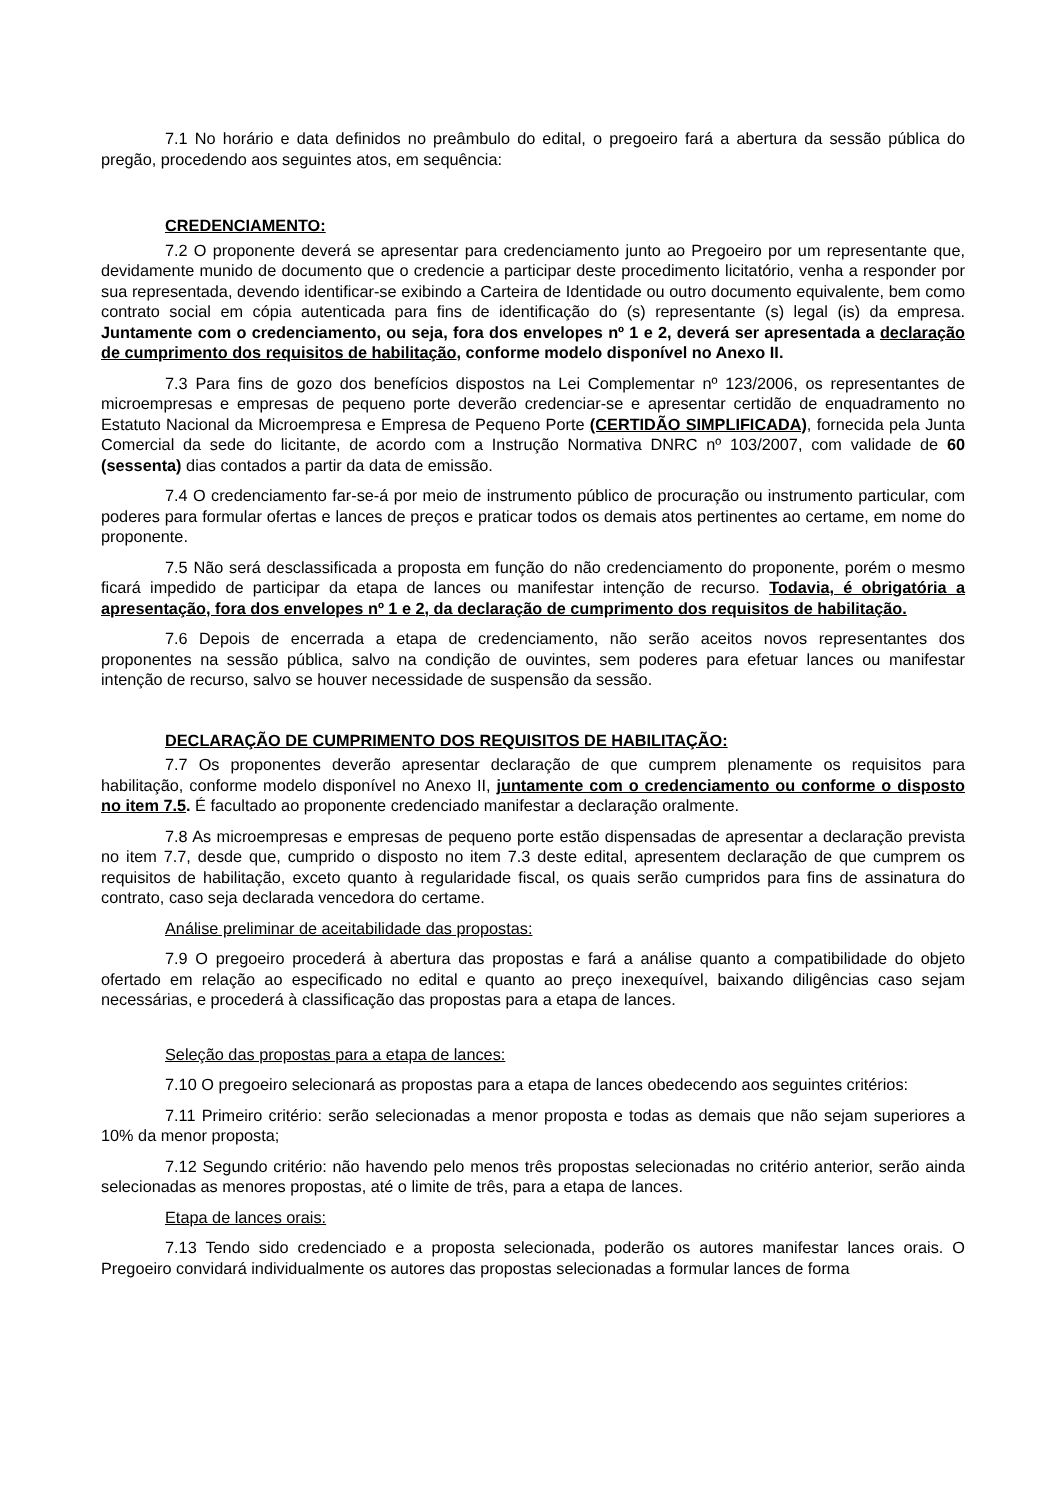7.1 No horário e data definidos no preâmbulo do edital, o pregoeiro fará a abertura da sessão pública do pregão, procedendo aos seguintes atos, em sequência:
CREDENCIAMENTO:
7.2 O proponente deverá se apresentar para credenciamento junto ao Pregoeiro por um representante que, devidamente munido de documento que o credencie a participar deste procedimento licitatório, venha a responder por sua representada, devendo identificar-se exibindo a Carteira de Identidade ou outro documento equivalente, bem como contrato social em cópia autenticada para fins de identificação do (s) representante (s) legal (is) da empresa. Juntamente com o credenciamento, ou seja, fora dos envelopes nº 1 e 2, deverá ser apresentada a declaração de cumprimento dos requisitos de habilitação, conforme modelo disponível no Anexo II.
7.3 Para fins de gozo dos benefícios dispostos na Lei Complementar nº 123/2006, os representantes de microempresas e empresas de pequeno porte deverão credenciar-se e apresentar certidão de enquadramento no Estatuto Nacional da Microempresa e Empresa de Pequeno Porte (CERTIDÃO SIMPLIFICADA), fornecida pela Junta Comercial da sede do licitante, de acordo com a Instrução Normativa DNRC nº 103/2007, com validade de 60 (sessenta) dias contados a partir da data de emissão.
7.4 O credenciamento far-se-á por meio de instrumento público de procuração ou instrumento particular, com poderes para formular ofertas e lances de preços e praticar todos os demais atos pertinentes ao certame, em nome do proponente.
7.5 Não será desclassificada a proposta em função do não credenciamento do proponente, porém o mesmo ficará impedido de participar da etapa de lances ou manifestar intenção de recurso. Todavia, é obrigatória a apresentação, fora dos envelopes nº 1 e 2, da declaração de cumprimento dos requisitos de habilitação.
7.6 Depois de encerrada a etapa de credenciamento, não serão aceitos novos representantes dos proponentes na sessão pública, salvo na condição de ouvintes, sem poderes para efetuar lances ou manifestar intenção de recurso, salvo se houver necessidade de suspensão da sessão.
DECLARAÇÃO DE CUMPRIMENTO DOS REQUISITOS DE HABILITAÇÃO:
7.7 Os proponentes deverão apresentar declaração de que cumprem plenamente os requisitos para habilitação, conforme modelo disponível no Anexo II, juntamente com o credenciamento ou conforme o disposto no item 7.5. É facultado ao proponente credenciado manifestar a declaração oralmente.
7.8 As microempresas e empresas de pequeno porte estão dispensadas de apresentar a declaração prevista no item 7.7, desde que, cumprido o disposto no item 7.3 deste edital, apresentem declaração de que cumprem os requisitos de habilitação, exceto quanto à regularidade fiscal, os quais serão cumpridos para fins de assinatura do contrato, caso seja declarada vencedora do certame.
Análise preliminar de aceitabilidade das propostas:
7.9 O pregoeiro procederá à abertura das propostas e fará a análise quanto a compatibilidade do objeto ofertado em relação ao especificado no edital e quanto ao preço inexequível, baixando diligências caso sejam necessárias, e procederá à classificação das propostas para a etapa de lances.
Seleção das propostas para a etapa de lances:
7.10 O pregoeiro selecionará as propostas para a etapa de lances obedecendo aos seguintes critérios:
7.11 Primeiro critério: serão selecionadas a menor proposta e todas as demais que não sejam superiores a 10% da menor proposta;
7.12 Segundo critério: não havendo pelo menos três propostas selecionadas no critério anterior, serão ainda selecionadas as menores propostas, até o limite de três, para a etapa de lances.
Etapa de lances orais:
7.13 Tendo sido credenciado e a proposta selecionada, poderão os autores manifestar lances orais. O Pregoeiro convidará individualmente os autores das propostas selecionadas a formular lances de forma